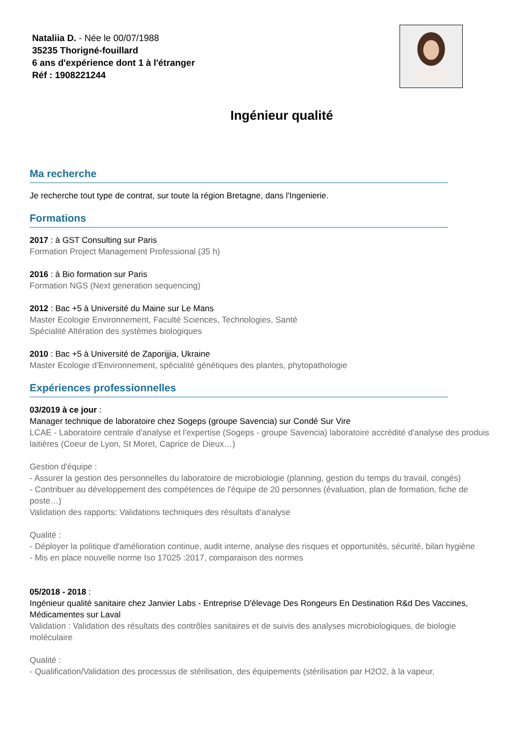Nataliia D. - Née le 00/07/1988
35235 Thorigné-fouillard
6 ans d'expérience dont 1 à l'étranger
Réf : 1908221244
Ingénieur qualité
Ma recherche
Je recherche tout type de contrat, sur toute la région Bretagne, dans l'Ingenierie.
Formations
2017 : à GST Consulting sur Paris
Formation Project Management Professional (35 h)
2016 : à Bio formation sur Paris
Formation NGS (Next generation sequencing)
2012 : Bac +5 à Université du Maine sur Le Mans
Master Ecologie Environnement, Faculté Sciences, Technologies, Santé
Spécialité Altération des systèmes biologiques
2010 : Bac +5 à Université de Zaporijjia, Ukraine
Master Ecologie d'Environnement, spécialité génétiques des plantes, phytopathologie
Expériences professionnelles
03/2019 à ce jour :
Manager technique de laboratoire chez Sogeps (groupe Savencia) sur Condé Sur Vire
LCAE - Laboratoire centrale d'analyse et l'expertise (Sogeps - groupe Savencia) laboratoire accrédité d'analyse des produis laitières (Coeur de Lyon, St Moret, Caprice de Dieux…)
Gestion d'équipe :
- Assurer la gestion des personnelles du laboratoire de microbiologie (planning, gestion du temps du travail, congés)
- Contribuer au développement des compétences de l'équipe de 20 personnes (évaluation, plan de formation, fiche de poste…)
Validation des rapports: Validations techniques des résultats d'analyse
Qualité :
- Déployer la politique d'amélioration continue, audit interne, analyse des risques et opportunités, sécurité, bilan hygiène
- Mis en place nouvelle norme Iso 17025 :2017, comparaison des normes
05/2018 - 2018 :
Ingénieur qualité sanitaire chez Janvier Labs - Entreprise D'élevage Des Rongeurs En Destination R&d Des Vaccines, Médicamentes sur Laval
Validation : Validation des résultats des contrôles sanitaires et de suivis des analyses microbiologiques, de biologie moléculaire
Qualité :
- Qualification/Validation des processus de stérilisation, des équipements (stérilisation par H2O2, à la vapeur,